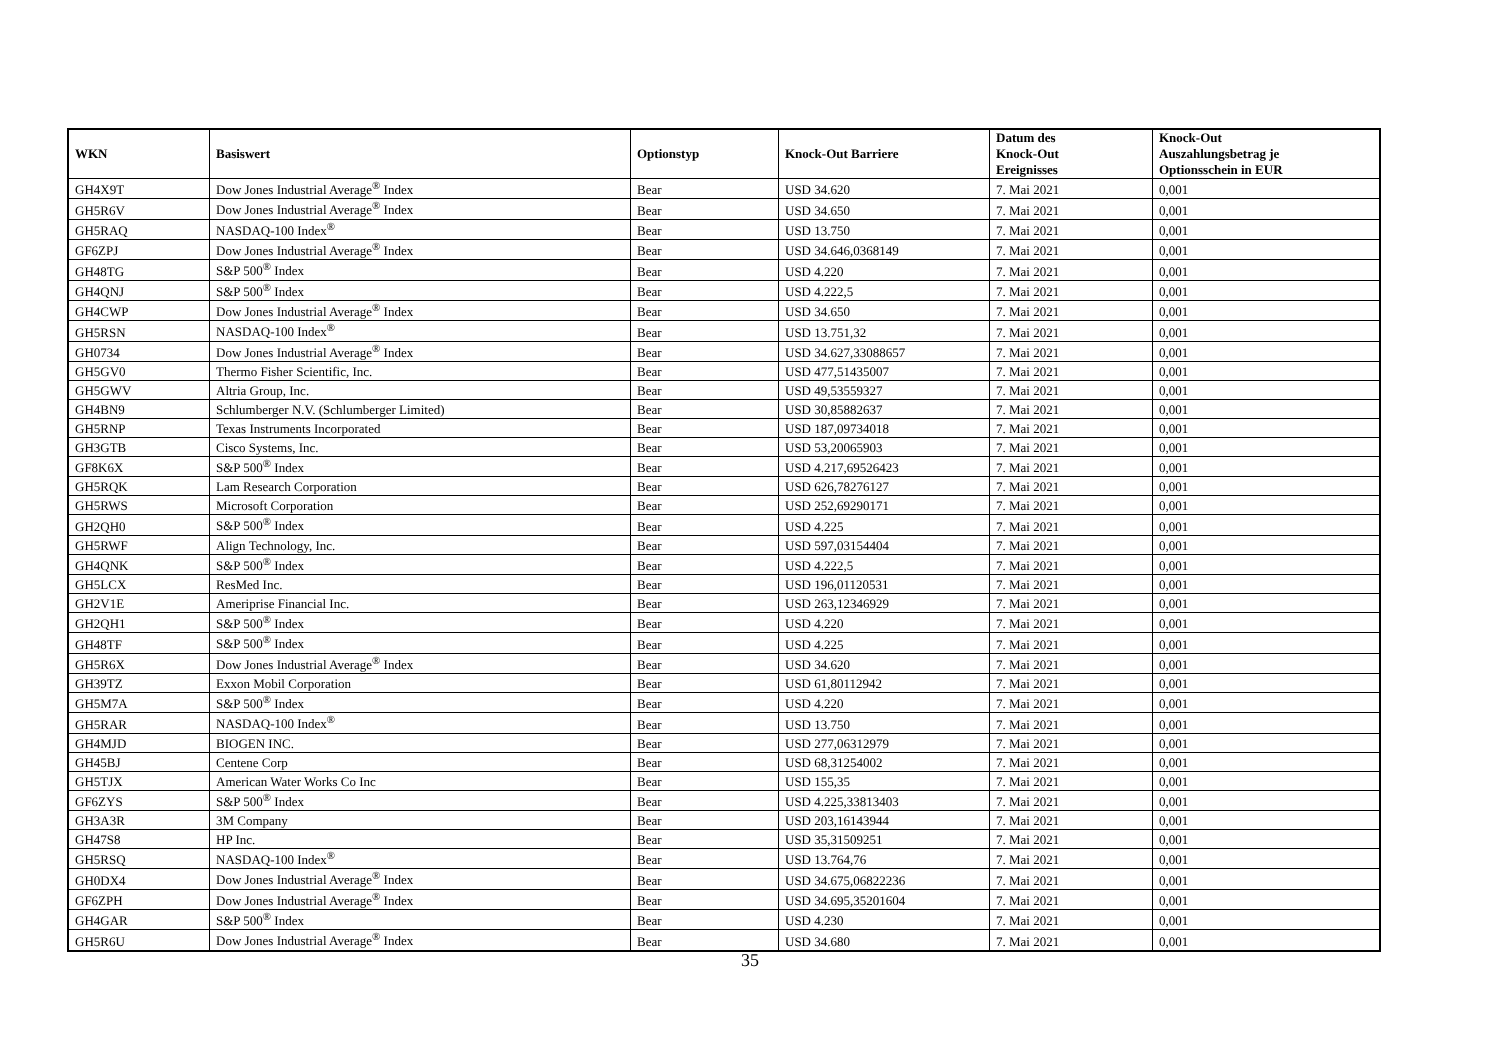| WKN | Basiswert | Optionstyp | Knock-Out Barriere | Datum des Knock-Out Ereignisses | Knock-Out Auszahlungsbetrag je Optionsschein in EUR |
| --- | --- | --- | --- | --- | --- |
| GH4X9T | Dow Jones Industrial Average<sup>®</sup> Index | Bear | USD 34.620 | 7. Mai 2021 | 0,001 |
| GH5R6V | Dow Jones Industrial Average<sup>®</sup> Index | Bear | USD 34.650 | 7. Mai 2021 | 0,001 |
| GH5RAQ | NASDAQ-100 Index<sup>®</sup> | Bear | USD 13.750 | 7. Mai 2021 | 0,001 |
| GF6ZPJ | Dow Jones Industrial Average<sup>®</sup> Index | Bear | USD 34.646,0368149 | 7. Mai 2021 | 0,001 |
| GH48TG | S&P 500<sup>®</sup> Index | Bear | USD 4.220 | 7. Mai 2021 | 0,001 |
| GH4QNJ | S&P 500<sup>®</sup> Index | Bear | USD 4.222,5 | 7. Mai 2021 | 0,001 |
| GH4CWP | Dow Jones Industrial Average<sup>®</sup> Index | Bear | USD 34.650 | 7. Mai 2021 | 0,001 |
| GH5RSN | NASDAQ-100 Index<sup>®</sup> | Bear | USD 13.751,32 | 7. Mai 2021 | 0,001 |
| GH0734 | Dow Jones Industrial Average<sup>®</sup> Index | Bear | USD 34.627,33088657 | 7. Mai 2021 | 0,001 |
| GH5GV0 | Thermo Fisher Scientific, Inc. | Bear | USD 477,51435007 | 7. Mai 2021 | 0,001 |
| GH5GWV | Altria Group, Inc. | Bear | USD 49,53559327 | 7. Mai 2021 | 0,001 |
| GH4BN9 | Schlumberger N.V. (Schlumberger Limited) | Bear | USD 30,85882637 | 7. Mai 2021 | 0,001 |
| GH5RNP | Texas Instruments Incorporated | Bear | USD 187,09734018 | 7. Mai 2021 | 0,001 |
| GH3GTB | Cisco Systems, Inc. | Bear | USD 53,20065903 | 7. Mai 2021 | 0,001 |
| GF8K6X | S&P 500<sup>®</sup> Index | Bear | USD 4.217,69526423 | 7. Mai 2021 | 0,001 |
| GH5RQK | Lam Research Corporation | Bear | USD 626,78276127 | 7. Mai 2021 | 0,001 |
| GH5RWS | Microsoft Corporation | Bear | USD 252,69290171 | 7. Mai 2021 | 0,001 |
| GH2QH0 | S&P 500<sup>®</sup> Index | Bear | USD 4.225 | 7. Mai 2021 | 0,001 |
| GH5RWF | Align Technology, Inc. | Bear | USD 597,03154404 | 7. Mai 2021 | 0,001 |
| GH4QNK | S&P 500<sup>®</sup> Index | Bear | USD 4.222,5 | 7. Mai 2021 | 0,001 |
| GH5LCX | ResMed Inc. | Bear | USD 196,01120531 | 7. Mai 2021 | 0,001 |
| GH2V1E | Ameriprise Financial Inc. | Bear | USD 263,12346929 | 7. Mai 2021 | 0,001 |
| GH2QH1 | S&P 500<sup>®</sup> Index | Bear | USD 4.220 | 7. Mai 2021 | 0,001 |
| GH48TF | S&P 500<sup>®</sup> Index | Bear | USD 4.225 | 7. Mai 2021 | 0,001 |
| GH5R6X | Dow Jones Industrial Average<sup>®</sup> Index | Bear | USD 34.620 | 7. Mai 2021 | 0,001 |
| GH39TZ | Exxon Mobil Corporation | Bear | USD 61,80112942 | 7. Mai 2021 | 0,001 |
| GH5M7A | S&P 500<sup>®</sup> Index | Bear | USD 4.220 | 7. Mai 2021 | 0,001 |
| GH5RAR | NASDAQ-100 Index<sup>®</sup> | Bear | USD 13.750 | 7. Mai 2021 | 0,001 |
| GH4MJD | BIOGEN INC. | Bear | USD 277,06312979 | 7. Mai 2021 | 0,001 |
| GH45BJ | Centene Corp | Bear | USD 68,31254002 | 7. Mai 2021 | 0,001 |
| GH5TJX | American Water Works Co Inc | Bear | USD 155,35 | 7. Mai 2021 | 0,001 |
| GF6ZYS | S&P 500<sup>®</sup> Index | Bear | USD 4.225,33813403 | 7. Mai 2021 | 0,001 |
| GH3A3R | 3M Company | Bear | USD 203,16143944 | 7. Mai 2021 | 0,001 |
| GH47S8 | HP Inc. | Bear | USD 35,31509251 | 7. Mai 2021 | 0,001 |
| GH5RSQ | NASDAQ-100 Index<sup>®</sup> | Bear | USD 13.764,76 | 7. Mai 2021 | 0,001 |
| GH0DX4 | Dow Jones Industrial Average<sup>®</sup> Index | Bear | USD 34.675,06822236 | 7. Mai 2021 | 0,001 |
| GF6ZPH | Dow Jones Industrial Average<sup>®</sup> Index | Bear | USD 34.695,35201604 | 7. Mai 2021 | 0,001 |
| GH4GAR | S&P 500<sup>®</sup> Index | Bear | USD 4.230 | 7. Mai 2021 | 0,001 |
| GH5R6U | Dow Jones Industrial Average<sup>®</sup> Index | Bear | USD 34.680 | 7. Mai 2021 | 0,001 |
35